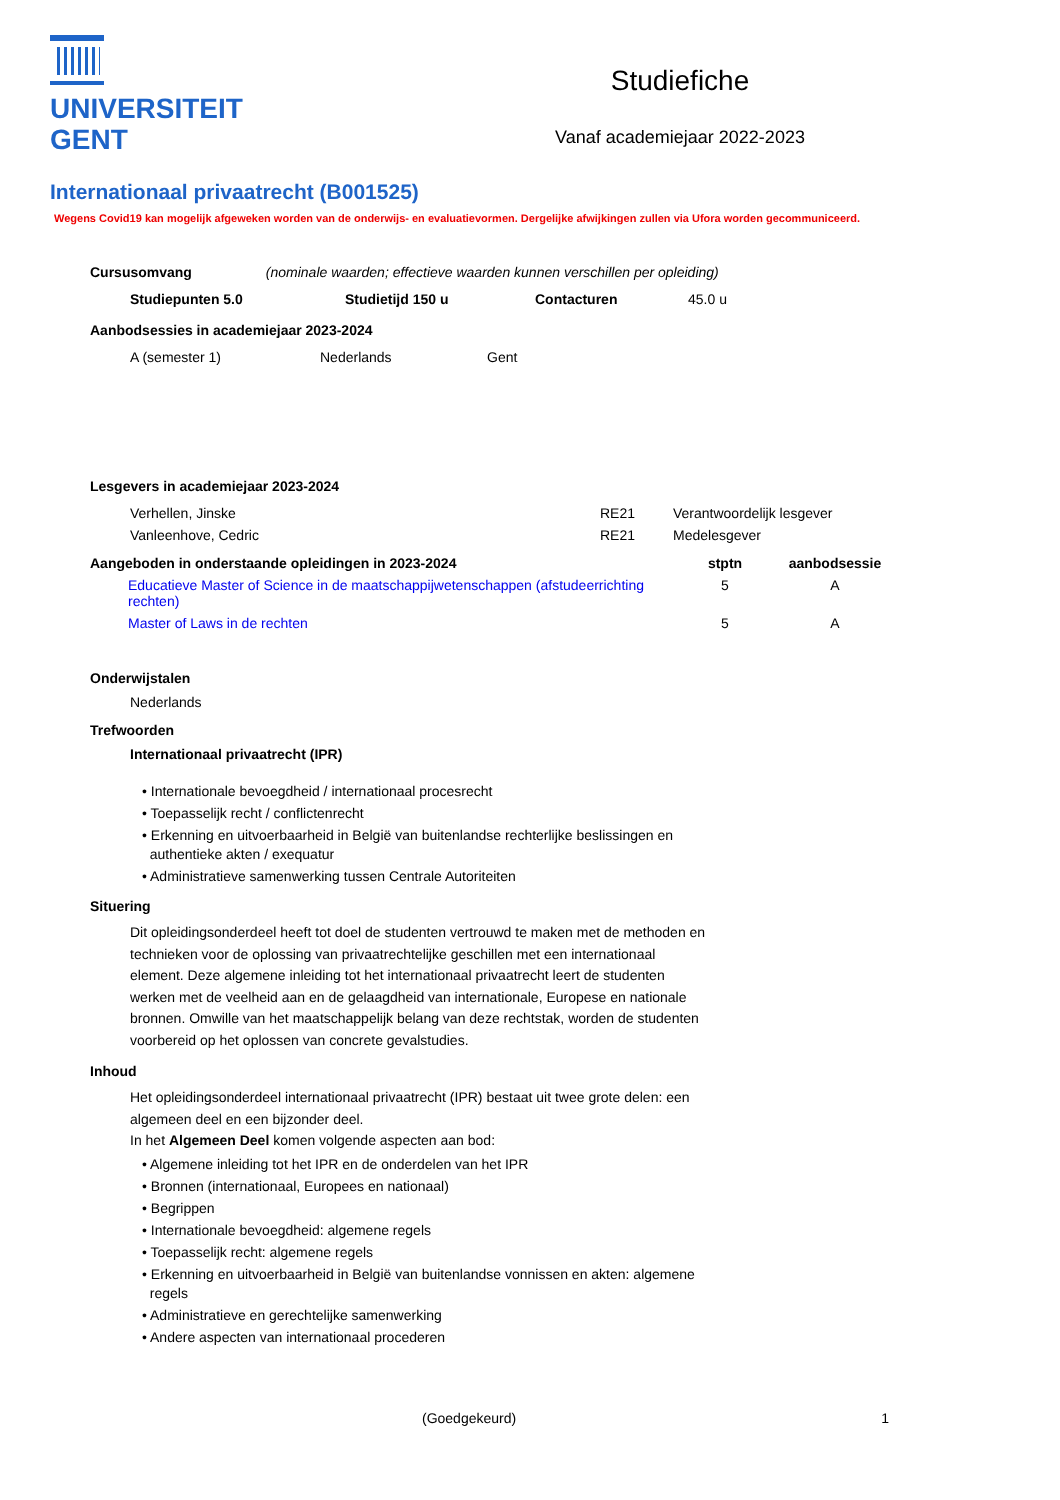UNIVERSITEIT
GENT
Studiefiche
Vanaf academiejaar 2022-2023
Internationaal privaatrecht (B001525)
Wegens Covid19 kan mogelijk afgeweken worden van de onderwijs- en evaluatievormen. Dergelijke afwijkingen zullen via Ufora worden gecommuniceerd.
Cursusomvang (nominale waarden; effectieve waarden kunnen verschillen per opleiding)
| Studiepunten 5.0 | Studietijd 150 u | Contacturen | 45.0 u |
Aanbodsessies in academiejaar 2023-2024
| A (semester 1) | Nederlands | Gent |
Lesgevers in academiejaar 2023-2024
| Verhellen, Jinske | RE21 | Verantwoordelijk lesgever |
| Vanleenhove, Cedric | RE21 | Medelesgever |
| Aangeboden in onderstaande opleidingen in 2023-2024 | stptn | aanbodsessie |
| --- | --- | --- |
| Educatieve Master of Science in de maatschappijwetenschappen (afstudeerrichting rechten) | 5 | A |
| Master of Laws in de rechten | 5 | A |
Onderwijstalen
Nederlands
Trefwoorden
Internationaal privaatrecht (IPR)
• Internationale bevoegdheid / internationaal procesrecht
• Toepasselijk recht / conflictenrecht
• Erkenning en uitvoerbaarheid in België van buitenlandse rechterlijke beslissingen en
authentieke akten / exequatur
• Administratieve samenwerking tussen Centrale Autoriteiten
Situering
Dit opleidingsonderdeel heeft tot doel de studenten vertrouwd te maken met de methoden en technieken voor de oplossing van privaatrechtelijke geschillen met een internationaal element. Deze algemene inleiding tot het internationaal privaatrecht leert de studenten werken met de veelheid aan en de gelaagdheid van internationale, Europese en nationale bronnen. Omwille van het maatschappelijk belang van deze rechtstak, worden de studenten voorbereid op het oplossen van concrete gevalstudies.
Inhoud
Het opleidingsonderdeel internationaal privaatrecht (IPR) bestaat uit twee grote delen: een algemeen deel en een bijzonder deel.
In het Algemeen Deel komen volgende aspecten aan bod:
• Algemene inleiding tot het IPR en de onderdelen van het IPR
• Bronnen (internationaal, Europees en nationaal)
• Begrippen
• Internationale bevoegdheid: algemene regels
• Toepasselijk recht: algemene regels
• Erkenning en uitvoerbaarheid in België van buitenlandse vonnissen en akten: algemene
regels
• Administratieve en gerechtelijke samenwerking
• Andere aspecten van internationaal procederen
(Goedgekeurd) 1